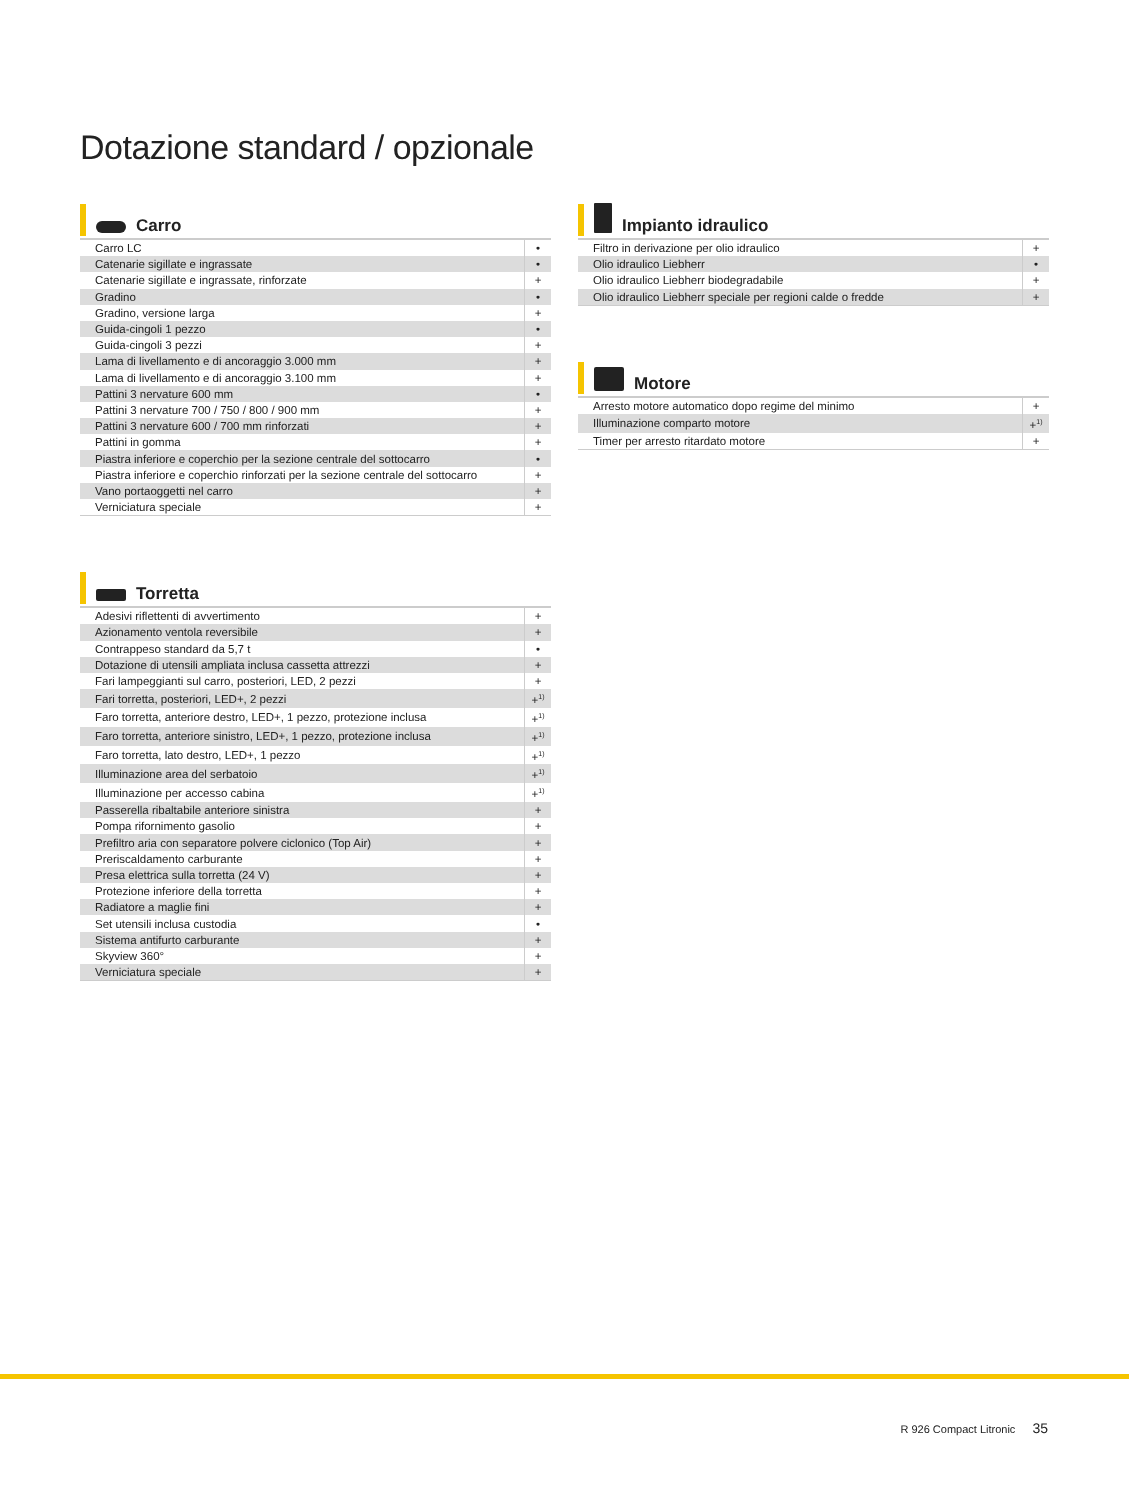Dotazione standard / opzionale
Carro
| Carro LC | • |
| Catenarie sigillate e ingrassate | • |
| Catenarie sigillate e ingrassate, rinforzate | + |
| Gradino | • |
| Gradino, versione larga | + |
| Guida-cingoli 1 pezzo | • |
| Guida-cingoli 3 pezzi | + |
| Lama di livellamento e di ancoraggio 3.000 mm | + |
| Lama di livellamento e di ancoraggio 3.100 mm | + |
| Pattini 3 nervature 600 mm | • |
| Pattini 3 nervature 700 / 750 / 800 / 900 mm | + |
| Pattini 3 nervature 600 / 700 mm rinforzati | + |
| Pattini in gomma | + |
| Piastra inferiore e coperchio per la sezione centrale del sottocarro | • |
| Piastra inferiore e coperchio rinforzati per la sezione centrale del sottocarro | + |
| Vano portaoggetti nel carro | + |
| Verniciatura speciale | + |
Torretta
| Adesivi riflettenti di avvertimento | + |
| Azionamento ventola reversibile | + |
| Contrappeso standard da 5,7 t | • |
| Dotazione di utensili ampliata inclusa cassetta attrezzi | + |
| Fari lampeggianti sul carro, posteriori, LED, 2 pezzi | + |
| Fari torretta, posteriori, LED+, 2 pezzi | +<sup>1)</sup> |
| Faro torretta, anteriore destro, LED+, 1 pezzo, protezione inclusa | +<sup>1)</sup> |
| Faro torretta, anteriore sinistro, LED+, 1 pezzo, protezione inclusa | +<sup>1)</sup> |
| Faro torretta, lato destro, LED+, 1 pezzo | +<sup>1)</sup> |
| Illuminazione area del serbatoio | +<sup>1)</sup> |
| Illuminazione per accesso cabina | +<sup>1)</sup> |
| Passerella ribaltabile anteriore sinistra | + |
| Pompa rifornimento gasolio | + |
| Prefiltro aria con separatore polvere ciclonico (Top Air) | + |
| Preriscaldamento carburante | + |
| Presa elettrica sulla torretta (24 V) | + |
| Protezione inferiore della torretta | + |
| Radiatore a maglie fini | + |
| Set utensili inclusa custodia | • |
| Sistema antifurto carburante | + |
| Skyview 360° | + |
| Verniciatura speciale | + |
Impianto idraulico
| Filtro in derivazione per olio idraulico | + |
| Olio idraulico Liebherr | • |
| Olio idraulico Liebherr biodegradabile | + |
| Olio idraulico Liebherr speciale per regioni calde o fredde | + |
Motore
| Arresto motore automatico dopo regime del minimo | + |
| Illuminazione comparto motore | +<sup>1)</sup> |
| Timer per arresto ritardato motore | + |
R 926 Compact Litronic 35